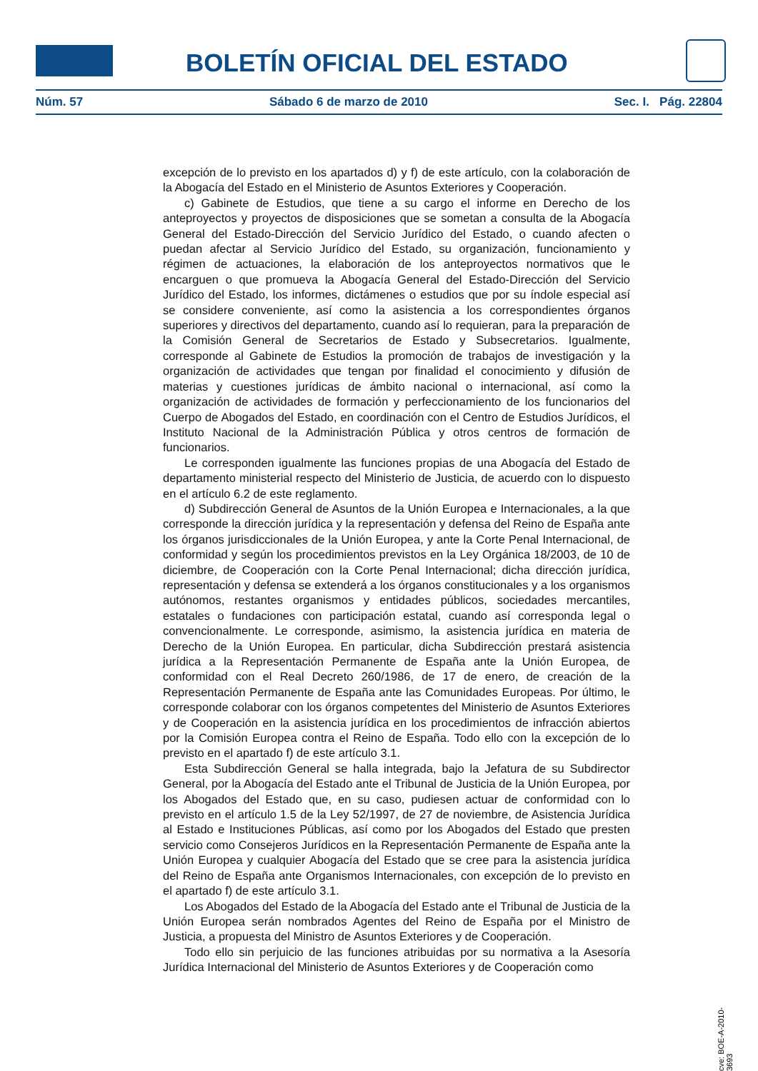BOLETÍN OFICIAL DEL ESTADO
Núm. 57 Sábado 6 de marzo de 2010 Sec. I. Pág. 22804
excepción de lo previsto en los apartados d) y f) de este artículo, con la colaboración de la Abogacía del Estado en el Ministerio de Asuntos Exteriores y Cooperación.
c) Gabinete de Estudios, que tiene a su cargo el informe en Derecho de los anteproyectos y proyectos de disposiciones que se sometan a consulta de la Abogacía General del Estado-Dirección del Servicio Jurídico del Estado, o cuando afecten o puedan afectar al Servicio Jurídico del Estado, su organización, funcionamiento y régimen de actuaciones, la elaboración de los anteproyectos normativos que le encarguen o que promueva la Abogacía General del Estado-Dirección del Servicio Jurídico del Estado, los informes, dictámenes o estudios que por su índole especial así se considere conveniente, así como la asistencia a los correspondientes órganos superiores y directivos del departamento, cuando así lo requieran, para la preparación de la Comisión General de Secretarios de Estado y Subsecretarios. Igualmente, corresponde al Gabinete de Estudios la promoción de trabajos de investigación y la organización de actividades que tengan por finalidad el conocimiento y difusión de materias y cuestiones jurídicas de ámbito nacional o internacional, así como la organización de actividades de formación y perfeccionamiento de los funcionarios del Cuerpo de Abogados del Estado, en coordinación con el Centro de Estudios Jurídicos, el Instituto Nacional de la Administración Pública y otros centros de formación de funcionarios.
Le corresponden igualmente las funciones propias de una Abogacía del Estado de departamento ministerial respecto del Ministerio de Justicia, de acuerdo con lo dispuesto en el artículo 6.2 de este reglamento.
d) Subdirección General de Asuntos de la Unión Europea e Internacionales, a la que corresponde la dirección jurídica y la representación y defensa del Reino de España ante los órganos jurisdiccionales de la Unión Europea, y ante la Corte Penal Internacional, de conformidad y según los procedimientos previstos en la Ley Orgánica 18/2003, de 10 de diciembre, de Cooperación con la Corte Penal Internacional; dicha dirección jurídica, representación y defensa se extenderá a los órganos constitucionales y a los organismos autónomos, restantes organismos y entidades públicos, sociedades mercantiles, estatales o fundaciones con participación estatal, cuando así corresponda legal o convencionalmente. Le corresponde, asimismo, la asistencia jurídica en materia de Derecho de la Unión Europea. En particular, dicha Subdirección prestará asistencia jurídica a la Representación Permanente de España ante la Unión Europea, de conformidad con el Real Decreto 260/1986, de 17 de enero, de creación de la Representación Permanente de España ante las Comunidades Europeas. Por último, le corresponde colaborar con los órganos competentes del Ministerio de Asuntos Exteriores y de Cooperación en la asistencia jurídica en los procedimientos de infracción abiertos por la Comisión Europea contra el Reino de España. Todo ello con la excepción de lo previsto en el apartado f) de este artículo 3.1.
Esta Subdirección General se halla integrada, bajo la Jefatura de su Subdirector General, por la Abogacía del Estado ante el Tribunal de Justicia de la Unión Europea, por los Abogados del Estado que, en su caso, pudiesen actuar de conformidad con lo previsto en el artículo 1.5 de la Ley 52/1997, de 27 de noviembre, de Asistencia Jurídica al Estado e Instituciones Públicas, así como por los Abogados del Estado que presten servicio como Consejeros Jurídicos en la Representación Permanente de España ante la Unión Europea y cualquier Abogacía del Estado que se cree para la asistencia jurídica del Reino de España ante Organismos Internacionales, con excepción de lo previsto en el apartado f) de este artículo 3.1.
Los Abogados del Estado de la Abogacía del Estado ante el Tribunal de Justicia de la Unión Europea serán nombrados Agentes del Reino de España por el Ministro de Justicia, a propuesta del Ministro de Asuntos Exteriores y de Cooperación.
Todo ello sin perjuicio de las funciones atribuidas por su normativa a la Asesoría Jurídica Internacional del Ministerio de Asuntos Exteriores y de Cooperación como
cve: BOE-A-2010-3693